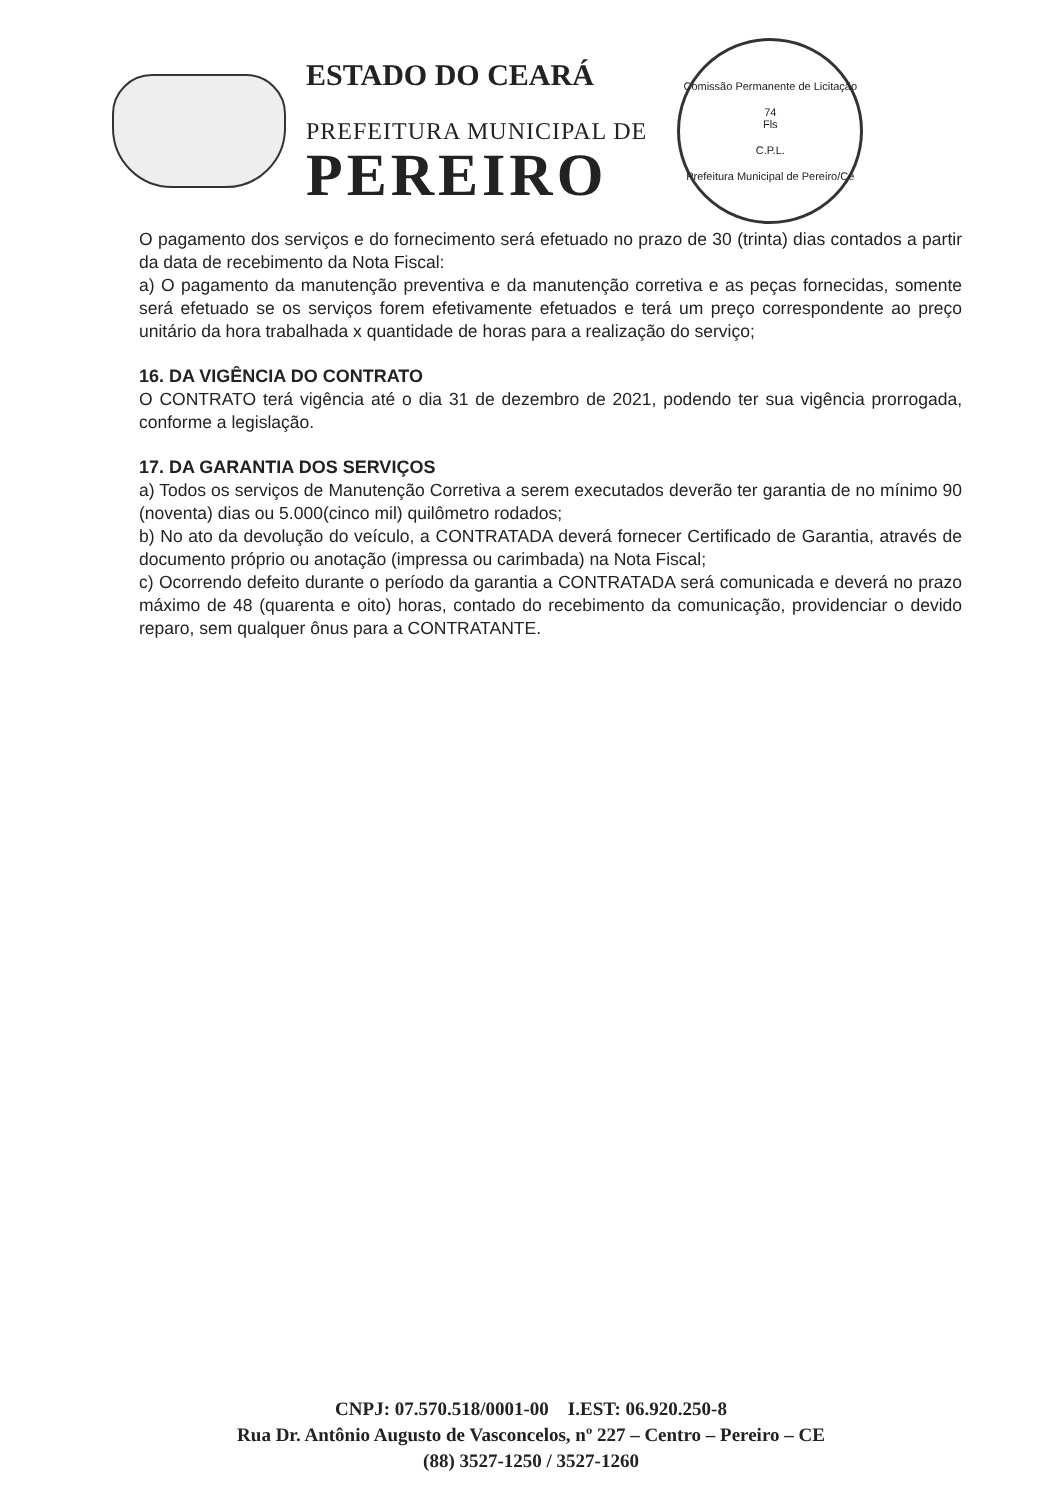ESTADO DO CEARÁ
PREFEITURA MUNICIPAL DE
PEREIRO
Comissão Permanente de Licitação
74
Fls
C.P.L.
Prefeitura Municipal de Pereiro/Ce
O pagamento dos serviços e do fornecimento será efetuado no prazo de 30 (trinta) dias contados a partir da data de recebimento da Nota Fiscal:
a) O pagamento da manutenção preventiva e da manutenção corretiva e as peças fornecidas, somente será efetuado se os serviços forem efetivamente efetuados e terá um preço correspondente ao preço unitário da hora trabalhada x quantidade de horas para a realização do serviço;
16. DA VIGÊNCIA DO CONTRATO
O CONTRATO terá vigência até o dia 31 de dezembro de 2021, podendo ter sua vigência prorrogada, conforme a legislação.
17. DA GARANTIA DOS SERVIÇOS
a) Todos os serviços de Manutenção Corretiva a serem executados deverão ter garantia de no mínimo 90 (noventa) dias ou 5.000(cinco mil) quilômetro rodados;
b) No ato da devolução do veículo, a CONTRATADA deverá fornecer Certificado de Garantia, através de documento próprio ou anotação (impressa ou carimbada) na Nota Fiscal;
c) Ocorrendo defeito durante o período da garantia a CONTRATADA será comunicada e deverá no prazo máximo de 48 (quarenta e oito) horas, contado do recebimento da comunicação, providenciar o devido reparo, sem qualquer ônus para a CONTRATANTE.
CNPJ: 07.570.518/0001-00 I.EST: 06.920.250-8
Rua Dr. Antônio Augusto de Vasconcelos, nº 227 – Centro – Pereiro – CE
(88) 3527-1250 / 3527-1260